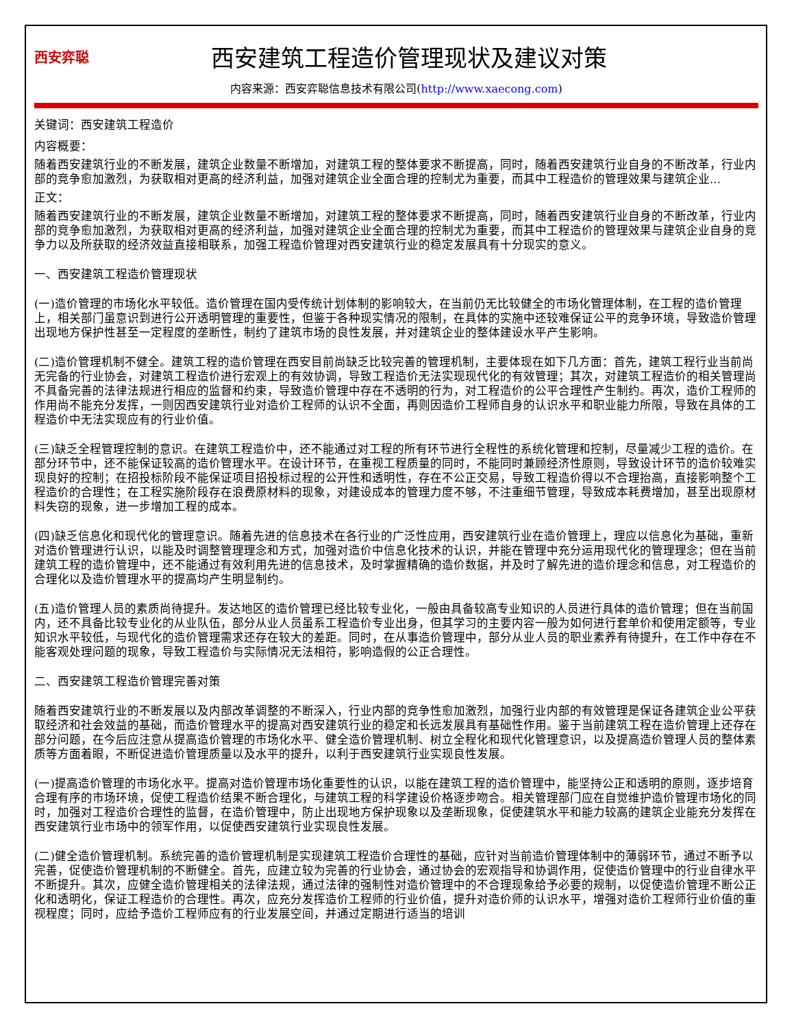西安弈聪
西安建筑工程造价管理现状及建议对策
内容来源：西安弈聪信息技术有限公司(http://www.xaecong.com)
关键词：西安建筑工程造价
内容概要：
随着西安建筑行业的不断发展，建筑企业数量不断增加，对建筑工程的整体要求不断提高，同时，随着西安建筑行业自身的不断改革，行业内部的竞争愈加激烈，为获取相对更高的经济利益，加强对建筑企业全面合理的控制尤为重要，而其中工程造价的管理效果与建筑企业...
正文：
随着西安建筑行业的不断发展，建筑企业数量不断增加，对建筑工程的整体要求不断提高，同时，随着西安建筑行业自身的不断改革，行业内部的竞争愈加激烈，为获取相对更高的经济利益，加强对建筑企业全面合理的控制尤为重要，而其中工程造价的管理效果与建筑企业自身的竞争力以及所获取的经济效益直接相联系，加强工程造价管理对西安建筑行业的稳定发展具有十分现实的意义。
一、西安建筑工程造价管理现状
(一)造价管理的市场化水平较低。造价管理在国内受传统计划体制的影响较大，在当前仍无比较健全的市场化管理体制，在工程的造价管理上，相关部门虽意识到进行公开透明管理的重要性，但鉴于各种现实情况的限制，在具体的实施中还较难保证公平的竞争环境，导致造价管理出现地方保护性甚至一定程度的垄断性，制约了建筑市场的良性发展，并对建筑企业的整体建设水平产生影响。
(二)造价管理机制不健全。建筑工程的造价管理在西安目前尚缺乏比较完善的管理机制，主要体现在如下几方面：首先，建筑工程行业当前尚无完备的行业协会，对建筑工程造价进行宏观上的有效协调，导致工程造价无法实现现代化的有效管理；其次，对建筑工程造价的相关管理尚不具备完善的法律法规进行相应的监督和约束，导致造价管理中存在不透明的行为，对工程造价的公平合理性产生制约。再次，造价工程师的作用尚不能充分发挥，一则因西安建筑行业对造价工程师的认识不全面，再则因造价工程师自身的认识水平和职业能力所限，导致在具体的工程造价中无法实现应有的行业价值。
(三)缺乏全程管理控制的意识。在建筑工程造价中，还不能通过对工程的所有环节进行全程性的系统化管理和控制，尽量减少工程的造价。在部分环节中，还不能保证较高的造价管理水平。在设计环节，在重视工程质量的同时，不能同时兼顾经济性原则，导致设计环节的造价较难实现良好的控制；在招投标阶段不能保证项目招投标过程的公开性和透明性，存在不公正交易，导致工程造价得以不合理抬高，直接影响整个工程造价的合理性；在工程实施阶段存在浪费原材料的现象，对建设成本的管理力度不够，不注重细节管理，导致成本耗费增加，甚至出现原材料失窃的现象，进一步增加工程的成本。
(四)缺乏信息化和现代化的管理意识。随着先进的信息技术在各行业的广泛性应用，西安建筑行业在造价管理上，理应以信息化为基础，重新对造价管理进行认识，以能及时调整管理理念和方式，加强对造价中信息化技术的认识，并能在管理中充分运用现代化的管理理念；但在当前建筑工程的造价管理中，还不能通过有效利用先进的信息技术，及时掌握精确的造价数据，并及时了解先进的造价理念和信息，对工程造价的合理化以及造价管理水平的提高均产生明显制约。
(五)造价管理人员的素质尚待提升。发达地区的造价管理已经比较专业化，一般由具备较高专业知识的人员进行具体的造价管理；但在当前国内，还不具备比较专业化的从业队伍，部分从业人员虽系工程造价专业出身，但其学习的主要内容一般为如何进行套单价和使用定额等，专业知识水平较低，与现代化的造价管理需求还存在较大的差距。同时，在从事造价管理中，部分从业人员的职业素养有待提升，在工作中存在不能客观处理问题的现象，导致工程造价与实际情况无法相符，影响造假的公正合理性。
二、西安建筑工程造价管理完善对策
随着西安建筑行业的不断发展以及内部改革调整的不断深入，行业内部的竞争性愈加激烈，加强行业内部的有效管理是保证各建筑企业公平获取经济和社会效益的基础，而造价管理水平的提高对西安建筑行业的稳定和长远发展具有基础性作用。鉴于当前建筑工程在造价管理上还存在部分问题，在今后应注意从提高造价管理的市场化水平、健全造价管理机制、树立全程化和现代化管理意识，以及提高造价管理人员的整体素质等方面着眼，不断促进造价管理质量以及水平的提升，以利于西安建筑行业实现良性发展。
(一)提高造价管理的市场化水平。提高对造价管理市场化重要性的认识，以能在建筑工程的造价管理中，能坚持公正和透明的原则，逐步培育合理有序的市场环境，促使工程造价结果不断合理化，与建筑工程的科学建设价格逐步吻合。相关管理部门应在自觉维护造价管理市场化的同时，加强对工程造价合理性的监督，在造价管理中，防止出现地方保护现象以及垄断现象，促使建筑水平和能力较高的建筑企业能充分发挥在西安建筑行业市场中的领军作用，以促使西安建筑行业实现良性发展。
(二)健全造价管理机制。系统完善的造价管理机制是实现建筑工程造价合理性的基础，应针对当前造价管理体制中的薄弱环节，通过不断予以完善，促使造价管理机制的不断健全。首先，应建立较为完善的行业协会，通过协会的宏观指导和协调作用，促使造价管理中的行业自律水平不断提升。其次，应健全造价管理相关的法律法规，通过法律的强制性对造价管理中的不合理现象给予必要的规制，以促使造价管理不断公正化和透明化，保证工程造价的合理性。再次，应充分发挥造价工程师的行业价值，提升对造价师的认识水平，增强对造价工程师行业价值的重视程度；同时，应给予造价工程师应有的行业发展空间，并通过定期进行适当的培训